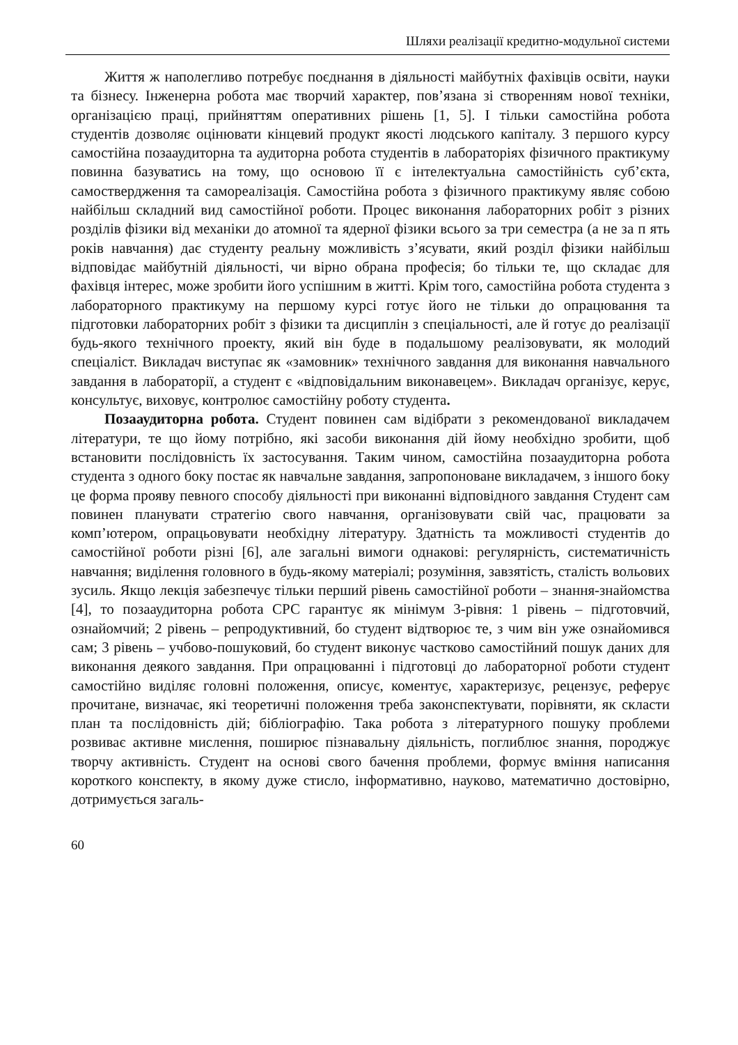Шляхи реалізації кредитно-модульної системи
Життя ж наполегливо потребує поєднання в діяльності майбутніх фахівців освіти, науки та бізнесу. Інженерна робота має творчий характер, пов’язана зі створенням нової техніки, організацією праці, прийняттям оперативних рішень [1, 5]. І тільки самостійна робота студентів дозволяє оцінювати кінцевий продукт якості людського капіталу. З першого курсу самостійна позааудиторна та аудиторна робота студентів в лабораторіях фізичного практикуму повинна базуватись на тому, що основою її є інтелектуальна самостійність суб’єкта, самоствердження та самореалізація. Самостійна робота з фізичного практикуму являє собою найбільш складний вид самостійної роботи. Процес виконання лабораторних робіт з різних розділів фізики від механіки до атомної та ядерної фізики всього за три семестра (а не за п ять років навчання) дає студенту реальну можливість з’ясувати, який розділ фізики найбільш відповідає майбутній діяльності, чи вірно обрана професія; бо тільки те, що складає для фахівця інтерес, може зробити його успішним в житті. Крім того, самостійна робота студента з лабораторного практикуму на першому курсі готує його не тільки до опрацювання та підготовки лабораторних робіт з фізики та дисциплін з спеціальності, але й готує до реалізації будь-якого технічного проекту, який він буде в подальшому реалізовувати, як молодий спеціаліст. Викладач виступає як «замовник» технічного завдання для виконання навчального завдання в лабораторії, а студент є «відповідальним виконавецем». Викладач організує, керує, консультує, виховує, контролює самостійну роботу студента.
Позааудиторна робота. Студент повинен сам відібрати з рекомендованої викладачем літератури, те що йому потрібно, які засоби виконання дій йому необхідно зробити, щоб встановити послідовність їх застосування. Таким чином, самостійна позааудиторна робота студента з одного боку постає як навчальне завдання, запропоноване викладачем, з іншого боку це форма прояву певного способу діяльності при виконанні відповідного завдання Студент сам повинен планувати стратегію свого навчання, організовувати свій час, працювати за комп’ютером, опрацьовувати необхідну літературу. Здатність та можливості студентів до самостійної роботи різні [6], але загальні вимоги однакові: регулярність, систематичність навчання; виділення головного в будь-якому матеріалі; розуміння, завзятість, сталість вольових зусиль. Якщо лекція забезпечує тільки перший рівень самостійної роботи – знання-знайомства [4], то позааудиторна робота СРС гарантує як мінімум 3-рівня: 1 рівень – підготовчий, ознайомчий; 2 рівень – репродуктивний, бо студент відтворює те, з чим він уже ознайомився сам; 3 рівень – учбово-пошуковий, бо студент виконує частково самостійний пошук даних для виконання деякого завдання. При опрацюванні і підготовці до лабораторної роботи студент самостійно виділяє головні положення, описує, коментує, характеризує, рецензує, реферує прочитане, визначає, які теоретичні положення треба законспектувати, порівняти, як скласти план та послідовність дій; бібліографію. Така робота з літературного пошуку проблеми розвиває активне мислення, поширює пізнавальну діяльність, поглиблює знання, породжує творчу активність. Студент на основі свого бачення проблеми, формує вміння написання короткого конспекту, в якому дуже стисло, інформативно, науково, математично достовірно, дотримується загаль-
60